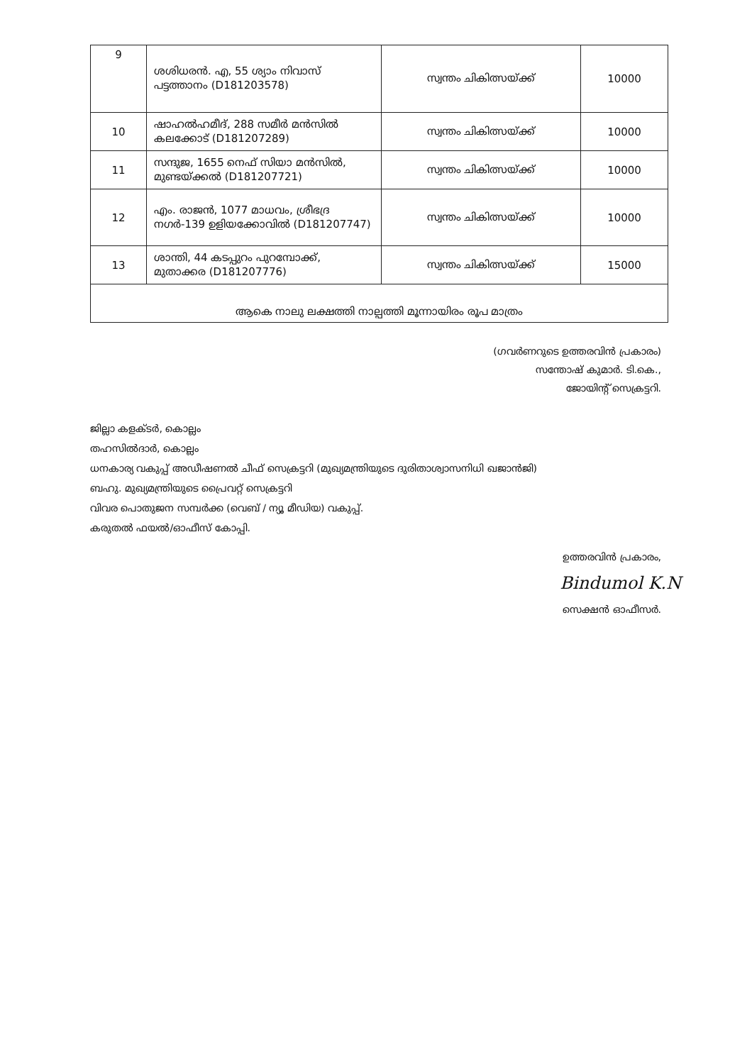| 9 | ശശിധരൻ. എ, 55 ശ്യാം നിവാസ് പട്ടത്താനം (D181203578) | സ്വന്തം ചികിത്സയ്ക്ക് | 10000 |
| 10 | ഷാഹൽഹമീദ്, 288 സമീർ മൻസിൽ കലക്കോട് (D181207289) | സ്വന്തം ചികിത്സയ്ക്ക് | 10000 |
| 11 | സന്ദുജ, 1655 നെഫ് സിയാ മൻസിൽ, മുണ്ടയ്ക്കൽ (D181207721) | സ്വന്തം ചികിത്സയ്ക്ക് | 10000 |
| 12 | എം. രാജൻ, 1077 മാധവം, ശ്രീഭദ്ര നഗർ-139 ഉളിയക്കോവിൽ (D181207747) | സ്വന്തം ചികിത്സയ്ക്ക് | 10000 |
| 13 | ശാന്തി, 44 കടപ്പുറം പുറമ്പോക്ക്, മുതാക്കര (D181207776) | സ്വന്തം ചികിത്സയ്ക്ക് | 15000 |
| ആകെ നാലു ലക്ഷത്തി നാല്പത്തി മൂന്നായിരം രൂപ മാത്രം | | | |
(ഗവർണറുടെ ഉത്തരവിൻ പ്രകാരം)
സന്തോഷ് കുമാർ. ടി.കെ.,
ജോയിന്റ് സെക്രട്ടറി.
ജില്ലാ കളക്ടർ, കൊല്ലം
തഹസിൽദാർ, കൊല്ലം
ധനകാര്യ വകുപ്പ് അഡീഷണൽ ചീഫ് സെക്രട്ടറി (മുഖ്യമന്ത്രിയുടെ ദുരിതാശ്വാസനിധി ഖജാൻജി)
ബഹു. മുഖ്യമന്ത്രിയുടെ പ്രൈവറ്റ് സെക്രട്ടറി
വിവര പൊതുജന സമ്പർക്ക (വെബ് / ന്യൂ മീഡിയ) വകുപ്പ്.
കരുതൽ ഫയൽ/ഓഫീസ് കോപ്പി.
ഉത്തരവിൻ പ്രകാരം,
Bindumol K.N
സെക്ഷൻ ഓഫീസർ.